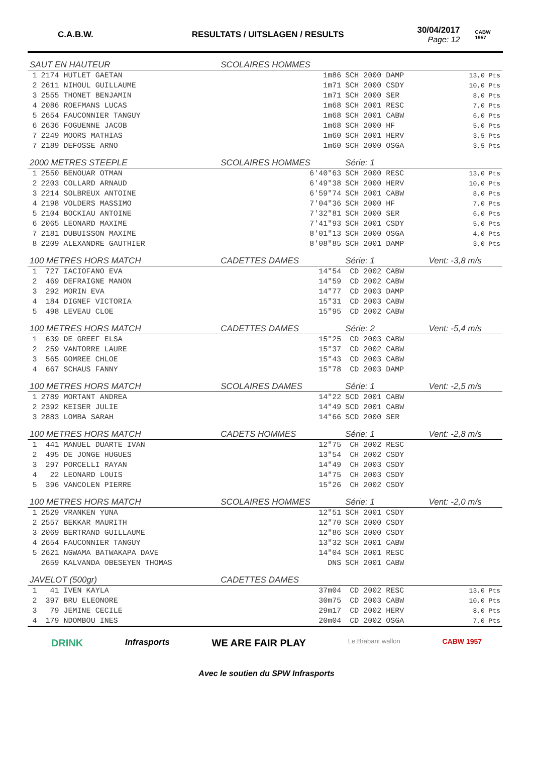C.A.B.W. RESULTATS / UITSLAGEN / RESULTS
30/04/2017
Page: 12
CABW 1957
| SAUT EN HAUTEUR | | SCOLAIRES HOMMES | | | |
| --- | --- | --- | --- | --- | --- |
| 1 | 2174 HUTLET GAETAN | 1m86 | SCH 2000 DAMP | | 13,0 Pts |
| 2 | 2611 NIHOUL GUILLAUME | 1m71 | SCH 2000 CSDY | | 10,0 Pts |
| 3 | 2555 THONET BENJAMIN | 1m71 | SCH 2000 SER | | 8,0 Pts |
| 4 | 2086 ROEFMANS LUCAS | 1m68 | SCH 2001 RESC | | 7,0 Pts |
| 5 | 2654 FAUCONNIER TANGUY | 1m68 | SCH 2001 CABW | | 6,0 Pts |
| 6 | 2636 FOGUENNE JACOB | 1m68 | SCH 2000 HF | | 5,0 Pts |
| 7 | 2249 MOORS MATHIAS | 1m60 | SCH 2001 HERV | | 3,5 Pts |
| 7 | 2189 DEFOSSE ARNO | 1m60 | SCH 2000 OSGA | | 3,5 Pts |
| 2000 METRES STEEPLE | | SCOLAIRES HOMMES | Série: 1 | | |
| 1 | 2550 BENOUAR OTMAN | 6'40"63 | SCH 2000 RESC | | 13,0 Pts |
| 2 | 2203 COLLARD ARNAUD | 6'49"38 | SCH 2000 HERV | | 10,0 Pts |
| 3 | 2214 SOLBREUX ANTOINE | 6'59"74 | SCH 2001 CABW | | 8,0 Pts |
| 4 | 2198 VOLDERS MASSIMO | 7'04"36 | SCH 2000 HF | | 7,0 Pts |
| 5 | 2104 BOCKIAU ANTOINE | 7'32"81 | SCH 2000 SER | | 6,0 Pts |
| 6 | 2065 LEONARD MAXIME | 7'41"93 | SCH 2001 CSDY | | 5,0 Pts |
| 7 | 2181 DUBUISSON MAXIME | 8'01"13 | SCH 2000 OSGA | | 4,0 Pts |
| 8 | 2209 ALEXANDRE GAUTHIER | 8'08"85 | SCH 2001 DAMP | | 3,0 Pts |
| 100 METRES HORS MATCH | | CADETTES DAMES | Série: 1 | Vent: -3,8 m/s | |
| 1 | 727 IACIOFANO EVA | 14"54 | CD 2002 CABW | | |
| 2 | 469 DEFRAIGNE MANON | 14"59 | CD 2002 CABW | | |
| 3 | 292 MORIN EVA | 14"77 | CD 2003 DAMP | | |
| 4 | 184 DIGNEF VICTORIA | 15"31 | CD 2003 CABW | | |
| 5 | 498 LEVEAU CLOE | 15"95 | CD 2002 CABW | | |
| 100 METRES HORS MATCH | | CADETTES DAMES | Série: 2 | Vent: -5,4 m/s | |
| 1 | 639 DE GREEF ELSA | 15"25 | CD 2003 CABW | | |
| 2 | 259 VANTORRE LAURE | 15"37 | CD 2002 CABW | | |
| 3 | 565 GOMREE CHLOE | 15"43 | CD 2003 CABW | | |
| 4 | 667 SCHAUS FANNY | 15"78 | CD 2003 DAMP | | |
| 100 METRES HORS MATCH | | SCOLAIRES DAMES | Série: 1 | Vent: -2,5 m/s | |
| 1 | 2789 MORTANT ANDREA | 14"22 | SCD 2001 CABW | | |
| 2 | 2392 KEISER JULIE | 14"49 | SCD 2001 CABW | | |
| 3 | 2883 LOMBA SARAH | 14"66 | SCD 2000 SER | | |
| 100 METRES HORS MATCH | | CADETS HOMMES | Série: 1 | Vent: -2,8 m/s | |
| 1 | 441 MANUEL DUARTE IVAN | 12"75 | CH 2002 RESC | | |
| 2 | 495 DE JONGE HUGUES | 13"54 | CH 2002 CSDY | | |
| 3 | 297 PORCELLI RAYAN | 14"49 | CH 2003 CSDY | | |
| 4 | 22 LEONARD LOUIS | 14"75 | CH 2003 CSDY | | |
| 5 | 396 VANCOLEN PIERRE | 15"26 | CH 2002 CSDY | | |
| 100 METRES HORS MATCH | | SCOLAIRES HOMMES | Série: 1 | Vent: -2,0 m/s | |
| 1 | 2529 VRANKEN YUNA | 12"51 | SCH 2001 CSDY | | |
| 2 | 2557 BEKKAR MAURITH | 12"70 | SCH 2000 CSDY | | |
| 3 | 2069 BERTRAND GUILLAUME | 12"86 | SCH 2000 CSDY | | |
| 4 | 2654 FAUCONNIER TANGUY | 13"32 | SCH 2001 CABW | | |
| 5 | 2621 NGWAMA BATWAKAPA DAVE | 14"04 | SCH 2001 RESC | | |
| | 2659 KALVANDA OBESEYEN THOMAS | DNS | SCH 2001 CABW | | |
| JAVELOT (500gr) | | CADETTES DAMES | | | |
| 1 | 41 IVEN KAYLA | 37m04 | CD 2002 RESC | | 13,0 Pts |
| 2 | 397 BRU ELEONORE | 30m75 | CD 2003 CABW | | 10,0 Pts |
| 3 | 79 JEMINE CECILE | 29m17 | CD 2002 HERV | | 8,0 Pts |
| 4 | 179 NDOMBOU INES | 20m04 | CD 2002 OSGA | | 7,0 Pts |
DRINK Infrasports WE ARE FAIR PLAY Le Brabant wallon CABW 1957
Avec le soutien du SPW Infrasports